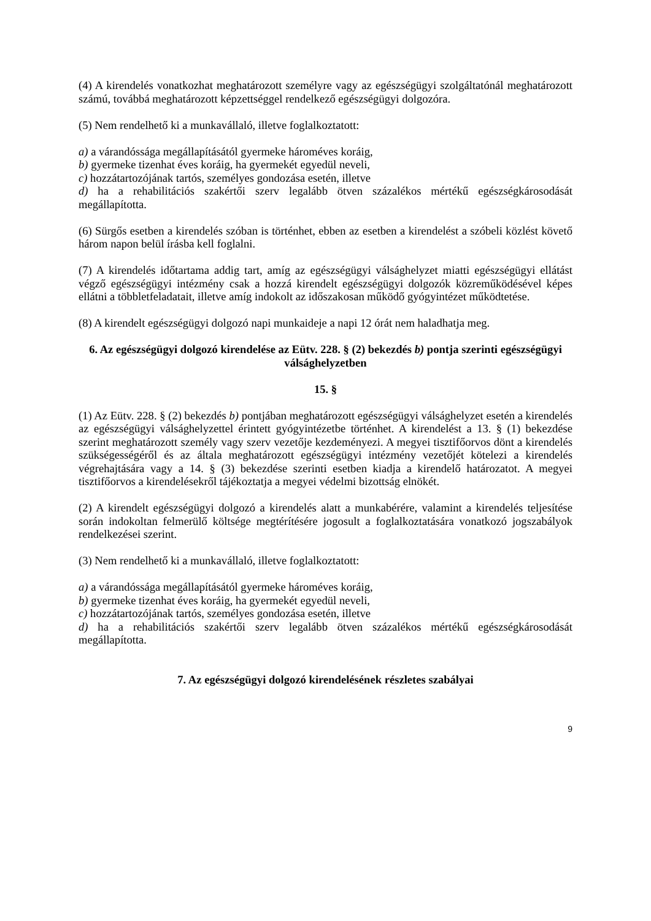(4) A kirendelés vonatkozhat meghatározott személyre vagy az egészségügyi szolgáltatónál meghatározott számú, továbbá meghatározott képzettséggel rendelkező egészségügyi dolgozóra.
(5) Nem rendelhető ki a munkavállaló, illetve foglalkoztatott:
a) a várandóssága megállapításától gyermeke hároméves koráig,
b) gyermeke tizenhat éves koráig, ha gyermekét egyedül neveli,
c) hozzátartozójának tartós, személyes gondozása esetén, illetve
d) ha a rehabilitációs szakértői szerv legalább ötven százalékos mértékű egészségkárosodását megállapította.
(6) Sürgős esetben a kirendelés szóban is történhet, ebben az esetben a kirendelést a szóbeli közlést követő három napon belül írásba kell foglalni.
(7) A kirendelés időtartama addig tart, amíg az egészségügyi válsághelyzet miatti egészségügyi ellátást végző egészségügyi intézmény csak a hozzá kirendelt egészségügyi dolgozók közreműködésével képes ellátni a többletfeladatait, illetve amíg indokolt az időszakosan működő gyógyintézet működtetése.
(8) A kirendelt egészségügyi dolgozó napi munkaideje a napi 12 órát nem haladhatja meg.
6. Az egészségügyi dolgozó kirendelése az Eütv. 228. § (2) bekezdés b) pontja szerinti egészségügyi válsághelyzetben
15. §
(1) Az Eütv. 228. § (2) bekezdés b) pontjában meghatározott egészségügyi válsághelyzet esetén a kirendelés az egészségügyi válsághelyzettel érintett gyógyintézetbe történhet. A kirendelést a 13. § (1) bekezdése szerint meghatározott személy vagy szerv vezetője kezdeményezi. A megyei tisztifőorvos dönt a kirendelés szükségességéről és az általa meghatározott egészségügyi intézmény vezetőjét kötelezi a kirendelés végrehajtására vagy a 14. § (3) bekezdése szerinti esetben kiadja a kirendelő határozatot. A megyei tisztifőorvos a kirendelésekről tájékoztatja a megyei védelmi bizottság elnökét.
(2) A kirendelt egészségügyi dolgozó a kirendelés alatt a munkabérére, valamint a kirendelés teljesítése során indokoltan felmerülő költsége megtérítésére jogosult a foglalkoztatására vonatkozó jogszabályok rendelkezései szerint.
(3) Nem rendelhető ki a munkavállaló, illetve foglalkoztatott:
a) a várandóssága megállapításától gyermeke hároméves koráig,
b) gyermeke tizenhat éves koráig, ha gyermekét egyedül neveli,
c) hozzátartozójának tartós, személyes gondozása esetén, illetve
d) ha a rehabilitációs szakértői szerv legalább ötven százalékos mértékű egészségkárosodását megállapította.
7. Az egészségügyi dolgozó kirendelésének részletes szabályai
9